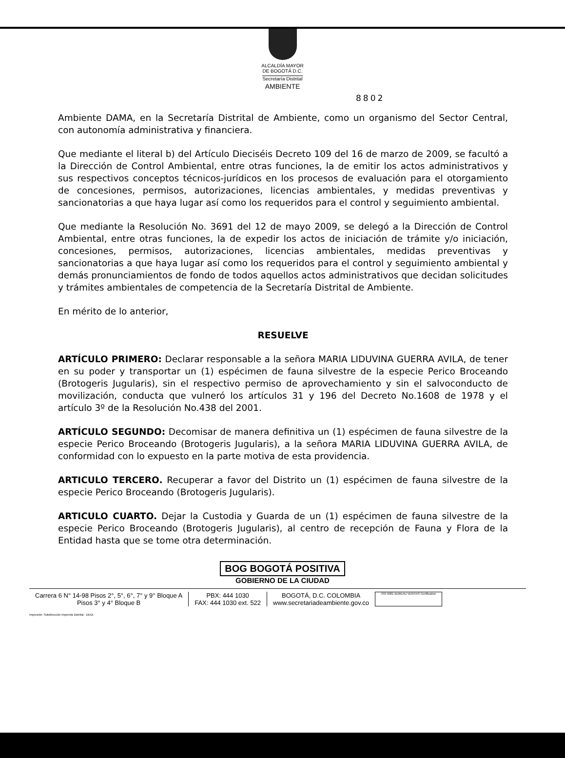ALCALDÍA MAYOR
DE BOGOTÁ D.C.
Secretaría Distrital
AMBIENTE
8802
Ambiente DAMA, en la Secretaría Distrital de Ambiente, como un organismo del Sector Central, con autonomía administrativa y financiera.
Que mediante el literal b) del Artículo Dieciséis Decreto 109 del 16 de marzo de 2009, se facultó a la Dirección de Control Ambiental, entre otras funciones, la de emitir los actos administrativos y sus respectivos conceptos técnicos-jurídicos en los procesos de evaluación para el otorgamiento de concesiones, permisos, autorizaciones, licencias ambientales, y medidas preventivas y sancionatorias a que haya lugar así como los requeridos para el control y seguimiento ambiental.
Que mediante la Resolución No. 3691 del 12 de mayo 2009, se delegó a la Dirección de Control Ambiental, entre otras funciones, la de expedir los actos de iniciación de trámite y/o iniciación, concesiones, permisos, autorizaciones, licencias ambientales, medidas preventivas y sancionatorias a que haya lugar así como los requeridos para el control y seguimiento ambiental y demás pronunciamientos de fondo de todos aquellos actos administrativos que decidan solicitudes y trámites ambientales de competencia de la Secretaría Distrital de Ambiente.
En mérito de lo anterior,
RESUELVE
ARTÍCULO PRIMERO: Declarar responsable a la señora MARIA LIDUVINA GUERRA AVILA, de tener en su poder y transportar un (1) espécimen de fauna silvestre de la especie Perico Broceando (Brotogeris Jugularis), sin el respectivo permiso de aprovechamiento y sin el salvoconducto de movilización, conducta que vulneró los artículos 31 y 196 del Decreto No.1608 de 1978 y el artículo 3º de la Resolución No.438 del 2001.
ARTÍCULO SEGUNDO: Decomisar de manera definitiva un (1) espécimen de fauna silvestre de la especie Perico Broceando (Brotogeris Jugularis), a la señora MARIA LIDUVINA GUERRA AVILA, de conformidad con lo expuesto en la parte motiva de esta providencia.
ARTICULO TERCERO. Recuperar a favor del Distrito un (1) espécimen de fauna silvestre de la especie Perico Broceando (Brotogeris Jugularis).
ARTICULO CUARTO. Dejar la Custodia y Guarda de un (1) espécimen de fauna silvestre de la especie Perico Broceando (Brotogeris Jugularis), al centro de recepción de Fauna y Flora de la Entidad hasta que se tome otra determinación.
BOG BOGOTÁ POSITIVA
GOBIERNO DE LA CIUDAD
Carrera 6 N° 14-98 Pisos 2°, 5°, 6°, 7° y 9° Bloque A
Pisos 3° y 4° Bloque B
PBX: 444 1030
FAX: 444 1030 ext. 522
BOGOTÁ, D.C. COLOMBIA
www.secretariadeambiente.gov.co
ISO 9001 BUREAU VERITAS Certification
Impresión: Subdirección Imprenta Distrital - DDDI